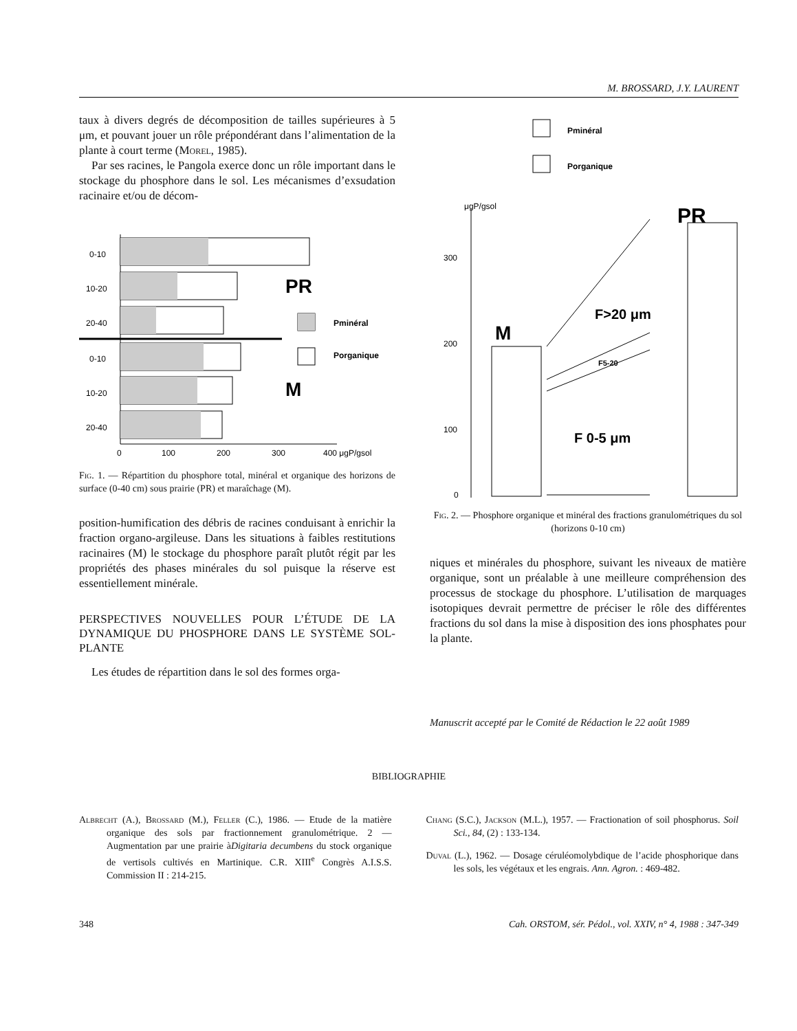M. BROSSARD, J.Y. LAURENT
taux à divers degrés de décomposition de tailles supérieures à 5 μm, et pouvant jouer un rôle prépondérant dans l’alimentation de la plante à court terme (Morel, 1985).
Par ses racines, le Pangola exerce donc un rôle important dans le stockage du phosphore dans le sol. Les mécanismes d’exsudation racinaire et/ou de décom-
0-10
10-20
20-40
0-10
10-20
20-40
0
100
200
300
400 μgP/gsol
Pminéral
Porganique
PR
M
Fig. 1. — Répartition du phosphore total, minéral et organique des horizons de surface (0-40 cm) sous prairie (PR) et maraîchage (M).
position-humification des débris de racines conduisant à enrichir la fraction organo-argileuse. Dans les situations à faibles restitutions racinaires (M) le stockage du phosphore paraît plutôt régit par les propriétés des phases minérales du sol puisque la réserve est essentiellement minérale.
PERSPECTIVES NOUVELLES POUR L’ÉTUDE DE LA DYNAMIQUE DU PHOSPHORE DANS LE SYSTÈME SOL-PLANTE
Les études de répartition dans le sol des formes orga-
Pminéral
Porganique
μgP/gsol
300
200
100
0
M
PR
F>20 μm
F5-20
F 0-5 μm
Fig. 2. — Phosphore organique et minéral des fractions granulométriques du sol (horizons 0-10 cm)
niques et minérales du phosphore, suivant les niveaux de matière organique, sont un préalable à une meilleure compréhension des processus de stockage du phosphore. L’utilisation de marquages isotopiques devrait permettre de préciser le rôle des différentes fractions du sol dans la mise à disposition des ions phosphates pour la plante.
Manuscrit accepté par le Comité de Rédaction le 22 août 1989
BIBLIOGRAPHIE
Albrecht (A.), Brossard (M.), Feller (C.), 1986. — Etude de la matière organique des sols par fractionnement granulométrique. 2 — Augmentation par une prairie àDigitaria decumbens du stock organique de vertisols cultivés en Martinique. C.R. XIII<sup>e</sup> Congrès A.I.S.S. Commission II : 214-215.
Chang (S.C.), Jackson (M.L.), 1957. — Fractionation of soil phosphorus. Soil Sci., 84, (2) : 133-134.
Duval (L.), 1962. — Dosage céruléomolybdique de l’acide phosphorique dans les sols, les végétaux et les engrais. Ann. Agron. : 469-482.
348 Cah. ORSTOM, sér. Pédol., vol. XXIV, n° 4, 1988 : 347-349